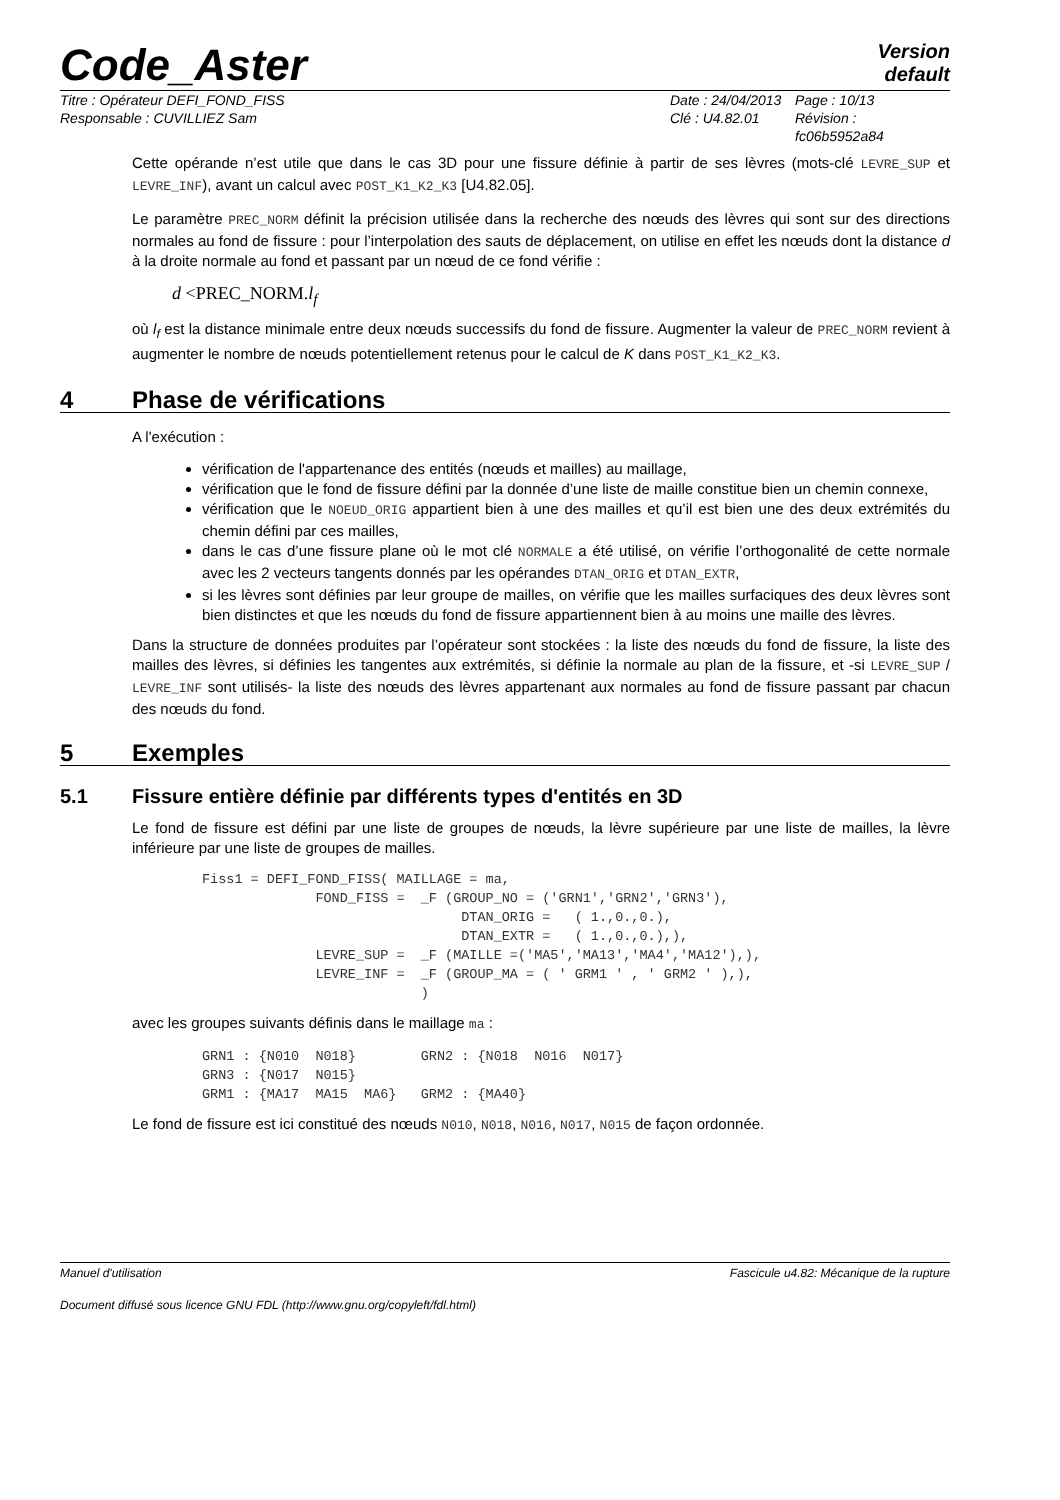Code_Aster
Version
default
Titre : Opérateur DEFI_FOND_FISS
Responsable : CUVILLIEZ Sam
Date : 24/04/2013
Clé : U4.82.01
Page : 10/13
Révision :
fc06b5952a84
Cette opérande n’est utile que dans le cas 3D pour une fissure définie à partir de ses lèvres (mots-clé LEVRE_SUP et LEVRE_INF), avant un calcul avec POST_K1_K2_K3 [U4.82.05].
Le paramètre PREC_NORM définit la précision utilisée dans la recherche des nœuds des lèvres qui sont sur des directions normales au fond de fissure : pour l’interpolation des sauts de déplacement, on utilise en effet les nœuds dont la distance d à la droite normale au fond et passant par un nœud de ce fond vérifie :
d <PREC_NORM.l<sub>f</sub>
où l<sub>f</sub> est la distance minimale entre deux nœuds successifs du fond de fissure. Augmenter la valeur de PREC_NORM revient à augmenter le nombre de nœuds potentiellement retenus pour le calcul de K dans POST_K1_K2_K3.
4 Phase de vérifications
A l'exécution :
vérification de l'appartenance des entités (nœuds et mailles) au maillage,
vérification que le fond de fissure défini par la donnée d’une liste de maille constitue bien un chemin connexe,
vérification que le NOEUD_ORIG appartient bien à une des mailles et qu’il est bien une des deux extrémités du chemin défini par ces mailles,
dans le cas d’une fissure plane où le mot clé NORMALE a été utilisé, on vérifie l’orthogonalité de cette normale avec les 2 vecteurs tangents donnés par les opérandes DTAN_ORIG et DTAN_EXTR,
si les lèvres sont définies par leur groupe de mailles, on vérifie que les mailles surfaciques des deux lèvres sont bien distinctes et que les nœuds du fond de fissure appartiennent bien à au moins une maille des lèvres.
Dans la structure de données produites par l’opérateur sont stockées : la liste des nœuds du fond de fissure, la liste des mailles des lèvres, si définies les tangentes aux extrémités, si définie la normale au plan de la fissure, et -si LEVRE_SUP / LEVRE_INF sont utilisés- la liste des nœuds des lèvres appartenant aux normales au fond de fissure passant par chacun des nœuds du fond.
5 Exemples
5.1 Fissure entière définie par différents types d'entités en 3D
Le fond de fissure est défini par une liste de groupes de nœuds, la lèvre supérieure par une liste de mailles, la lèvre inférieure par une liste de groupes de mailles.
Fiss1 = DEFI_FOND_FISS( MAILLAGE = ma,
              FOND_FISS =  _F (GROUP_NO = ('GRN1','GRN2','GRN3'),
                                DTAN_ORIG =   ( 1.,0.,0.),
                                DTAN_EXTR =   ( 1.,0.,0.),),
              LEVRE_SUP =  _F (MAILLE =('MA5','MA13','MA4','MA12'),),
              LEVRE_INF =  _F (GROUP_MA = ( ' GRM1 ' , ' GRM2 ' ),),
                           )
avec les groupes suivants définis dans le maillage ma :
GRN1 : {N010  N018}        GRN2 : {N018  N016  N017}
GRN3 : {N017  N015}
GRM1 : {MA17  MA15  MA6}   GRM2 : {MA40}
Le fond de fissure est ici constitué des nœuds N010, N018, N016, N017, N015 de façon ordonnée.
Manuel d'utilisation Fascicule u4.82: Mécanique de la rupture
Document diffusé sous licence GNU FDL (http://www.gnu.org/copyleft/fdl.html)